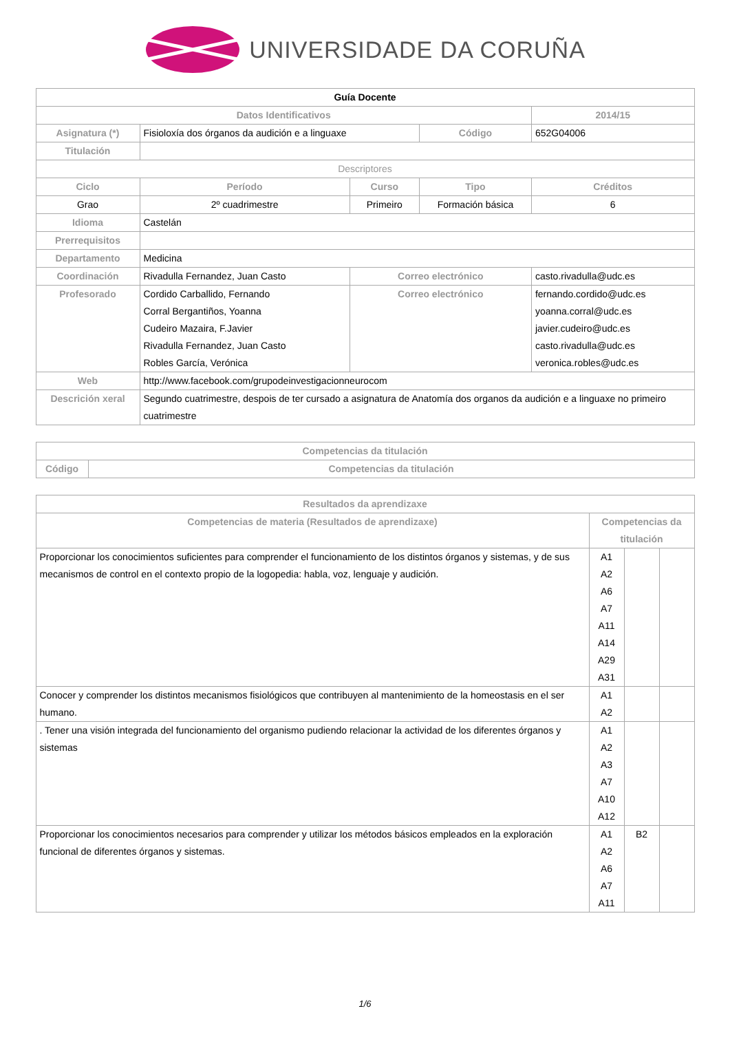UNIVERSIDADE DA CORUÑA
| Guía Docente | | | | | |
| Datos Identificativos | | | | | 2014/15 |
| Asignatura (*) | Fisioloxía dos órganos da audición e a linguaxe | | Código | 652G04006 | |
| Titulación | | | | | |
| Descriptores | | | | | |
| Ciclo | Período | Curso | Tipo | | Créditos |
| Grao | 2º cuadrimestre | Primeiro | Formación básica | | 6 |
| Idioma | Castelán | | | | |
| Prerrequisitos | | | | | |
| Departamento | Medicina | | | | |
| Coordinación | Rivadulla Fernandez, Juan Casto | Correo electrónico | | casto.rivadulla@udc.es | |
| Profesorado | Cordido Carballido, Fernando Corral Bergantiños, Yoanna Cudeiro Mazaira, F.Javier Rivadulla Fernandez, Juan Casto Robles García, Verónica | Correo electrónico | | fernando.cordido@udc.es yoanna.corral@udc.es javier.cudeiro@udc.es casto.rivadulla@udc.es veronica.robles@udc.es | |
| Web | http://www.facebook.com/grupodeinvestigacionneurocom | | | | |
| Descrición xeral | Segundo cuatrimestre, despois de ter cursado a asignatura de Anatomía dos organos da audición e a linguaxe no primeiro cuatrimestre | | | | |
| Competencias da titulación | |
| --- | --- |
| Código | Competencias da titulación |
| Resultados da aprendizaxe | | | |
| --- | --- | --- | --- |
| Competencias de materia (Resultados de aprendizaxe) | Competencias da titulación | | |
| Proporcionar los conocimientos suficientes para comprender el funcionamiento de los distintos órganos y sistemas, y de sus mecanismos de control en el contexto propio de la logopedia: habla, voz, lenguaje y audición. | A1 A2 A6 A7 A11 A14 A29 A31 | | |
| Conocer y comprender los distintos mecanismos fisiológicos que contribuyen al mantenimiento de la homeostasis en el ser humano. | A1 A2 | | |
| . Tener una visión integrada del funcionamiento del organismo pudiendo relacionar la actividad de los diferentes órganos y sistemas | A1 A2 A3 A7 A10 A12 | | |
| Proporcionar los conocimientos necesarios para comprender y utilizar los métodos básicos empleados en la exploración funcional de diferentes órganos y sistemas. | A1 A2 A6 A7 A11 | B2 | |
1/6